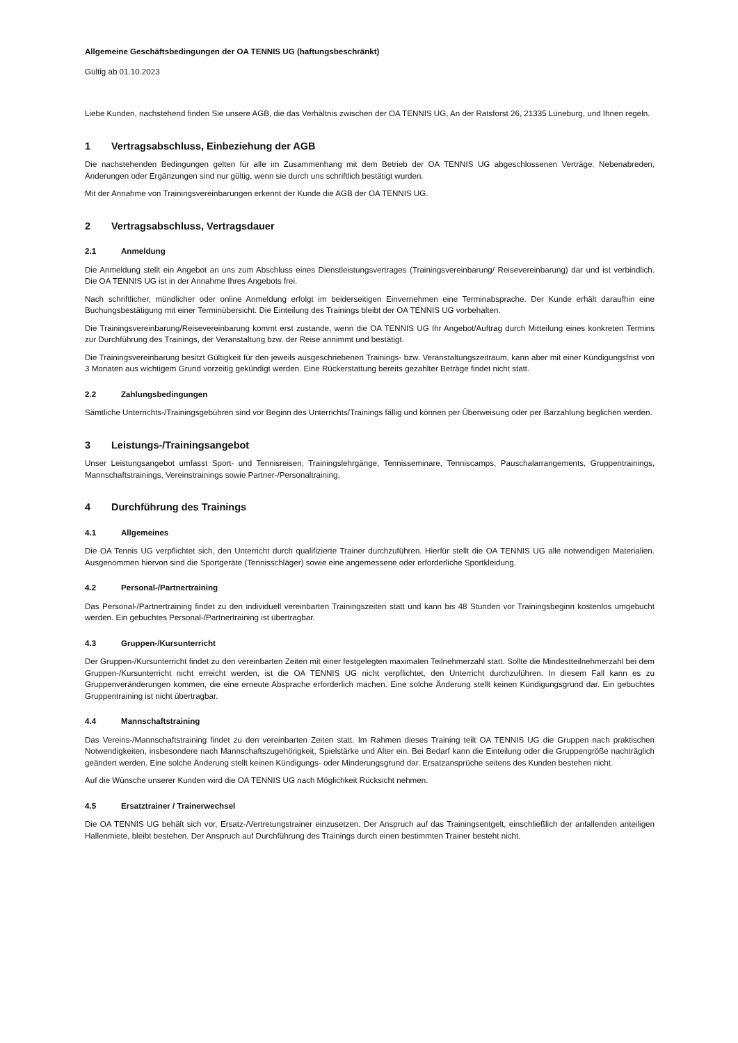Allgemeine Geschäftsbedingungen der OA TENNIS UG (haftungsbeschränkt)
Gültig ab 01.10.2023
Liebe Kunden, nachstehend finden Sie unsere AGB, die das Verhältnis zwischen der OA TENNIS UG, An der Ratsforst 26, 21335 Lüneburg, und Ihnen regeln.
1 Vertragsabschluss, Einbeziehung der AGB
Die nachstehenden Bedingungen gelten für alle im Zusammenhang mit dem Betrieb der OA TENNIS UG abgeschlossenen Verträge. Nebenabreden, Änderungen oder Ergänzungen sind nur gültig, wenn sie durch uns schriftlich bestätigt wurden.
Mit der Annahme von Trainingsvereinbarungen erkennt der Kunde die AGB der OA TENNIS UG.
2 Vertragsabschluss, Vertragsdauer
2.1 Anmeldung
Die Anmeldung stellt ein Angebot an uns zum Abschluss eines Dienstleistungsvertrages (Trainingsvereinbarung/ Reisevereinbarung) dar und ist verbindlich. Die OA TENNIS UG ist in der Annahme Ihres Angebots frei.
Nach schriftlicher, mündlicher oder online Anmeldung erfolgt im beiderseitigen Einvernehmen eine Terminabsprache. Der Kunde erhält daraufhin eine Buchungsbestätigung mit einer Terminübersicht. Die Einteilung des Trainings bleibt der OA TENNIS UG vorbehalten.
Die Trainingsvereinbarung/Reisevereinbarung kommt erst zustande, wenn die OA TENNIS UG Ihr Angebot/Auftrag durch Mitteilung eines konkreten Termins zur Durchführung des Trainings, der Veranstaltung bzw. der Reise annimmt und bestätigt.
Die Trainingsvereinbarung besitzt Gültigkeit für den jeweils ausgeschriebenen Trainings- bzw. Veranstaltungszeitraum, kann aber mit einer Kündigungsfrist von 3 Monaten aus wichtigem Grund vorzeitig gekündigt werden. Eine Rückerstattung bereits gezahlter Beträge findet nicht statt.
2.2 Zahlungsbedingungen
Sämtliche Unterrichts-/Trainingsgebühren sind vor Beginn des Unterrichts/Trainings fällig und können per Überweisung oder per Barzahlung beglichen werden.
3 Leistungs-/Trainingsangebot
Unser Leistungsangebot umfasst Sport- und Tennisreisen, Trainingslehrgänge, Tennisseminare, Tenniscamps, Pauschalarrangements, Gruppentrainings, Mannschaftstrainings, Vereinstrainings sowie Partner-/Personaltraining.
4 Durchführung des Trainings
4.1 Allgemeines
Die OA Tennis UG verpflichtet sich, den Unterricht durch qualifizierte Trainer durchzuführen. Hierfür stellt die OA TENNIS UG alle notwendigen Materialien. Ausgenommen hiervon sind die Sportgeräte (Tennisschläger) sowie eine angemessene oder erforderliche Sportkleidung.
4.2 Personal-/Partnertraining
Das Personal-/Partnertraining findet zu den individuell vereinbarten Trainingszeiten statt und kann bis 48 Stunden vor Trainingsbeginn kostenlos umgebucht werden. Ein gebuchtes Personal-/Partnertraining ist übertragbar.
4.3 Gruppen-/Kursunterricht
Der Gruppen-/Kursunterricht findet zu den vereinbarten Zeiten mit einer festgelegten maximalen Teilnehmerzahl statt. Sollte die Mindestteilnehmerzahl bei dem Gruppen-/Kursunterricht nicht erreicht werden, ist die OA TENNIS UG nicht verpflichtet, den Unterricht durchzuführen. In diesem Fall kann es zu Gruppenveränderungen kommen, die eine erneute Absprache erforderlich machen. Eine solche Änderung stellt keinen Kündigungsgrund dar. Ein gebuchtes Gruppentraining ist nicht übertragbar.
4.4 Mannschaftstraining
Das Vereins-/Mannschaftstraining findet zu den vereinbarten Zeiten statt. Im Rahmen dieses Training teilt OA TENNIS UG die Gruppen nach praktischen Notwendigkeiten, insbesondere nach Mannschaftszugehörigkeit, Spielstärke und Alter ein. Bei Bedarf kann die Einteilung oder die Gruppengröße nachträglich geändert werden. Eine solche Änderung stellt keinen Kündigungs- oder Minderungsgrund dar. Ersatzansprüche seitens des Kunden bestehen nicht.
Auf die Wünsche unserer Kunden wird die OA TENNIS UG nach Möglichkeit Rücksicht nehmen.
4.5 Ersatztrainer / Trainerwechsel
Die OA TENNIS UG behält sich vor, Ersatz-/Vertretungstrainer einzusetzen. Der Anspruch auf das Trainingsentgelt, einschließlich der anfallenden anteiligen Hallenmiete, bleibt bestehen. Der Anspruch auf Durchführung des Trainings durch einen bestimmten Trainer besteht nicht.